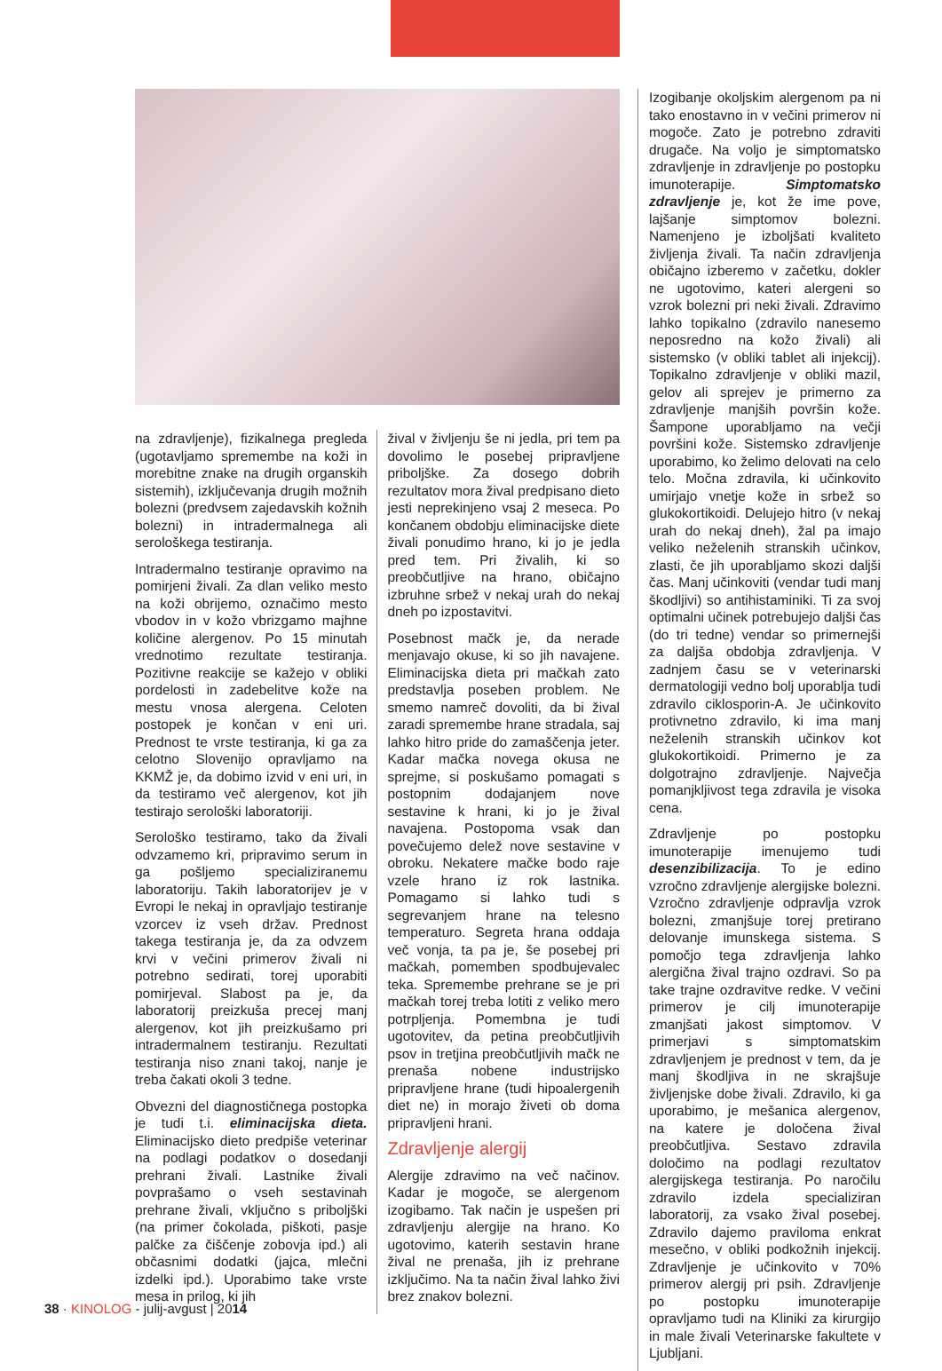na zdravljenje), fizikalnega pregleda (ugotavljamo spremembe na koži in morebitne znake na drugih organskih sistemih), izključevanja drugih možnih bolezni (predvsem zajedavskih kožnih bolezni) in intradermalnega ali serološkega testiranja.
Intradermalno testiranje opravimo na pomirjeni živali. Za dlan veliko mesto na koži obrijemo, označimo mesto vbodov in v kožo vbrizgamo majhne količine alergenov. Po 15 minutah vrednotimo rezultate testiranja. Pozitivne reakcije se kažejo v obliki pordelosti in zadebelitve kože na mestu vnosa alergena. Celoten postopek je končan v eni uri. Prednost te vrste testiranja, ki ga za celotno Slovenijo opravljamo na KKMŽ je, da dobimo izvid v eni uri, in da testiramo več alergenov, kot jih testirajo serološki laboratoriji.
Serološko testiramo, tako da živali odvzamemo kri, pripravimo serum in ga pošljemo specializiranemu laboratoriju. Takih laboratorijev je v Evropi le nekaj in opravljajo testiranje vzorcev iz vseh držav. Prednost takega testiranja je, da za odvzem krvi v večini primerov živali ni potrebno sedirati, torej uporabiti pomirjeval. Slabost pa je, da laboratorij preizkuša precej manj alergenov, kot jih preizkušamo pri intradermalnem testiranju. Rezultati testiranja niso znani takoj, nanje je treba čakati okoli 3 tedne.
Obvezni del diagnostičnega postopka je tudi t.i. eliminacijska dieta. Eliminacijsko dieto predpiše veterinar na podlagi podatkov o dosedanji prehrani živali. Lastnike živali povprašamo o vseh sestavinah prehrane živali, vključno s priboljški (na primer čokolada, piškoti, pasje palčke za čiščenje zobovja ipd.) ali občasnimi dodatki (jajca, mlečni izdelki ipd.). Uporabimo take vrste mesa in prilog, ki jih
žival v življenju še ni jedla, pri tem pa dovolimo le posebej pripravljene priboljške. Za dosego dobrih rezultatov mora žival predpisano dieto jesti neprekinjeno vsaj 2 meseca. Po končanem obdobju eliminacijske diete živali ponudimo hrano, ki jo je jedla pred tem. Pri živalih, ki so preobčutljive na hrano, običajno izbruhne srbež v nekaj urah do nekaj dneh po izpostavitvi.
Posebnost mačk je, da nerade menjavajo okuse, ki so jih navajene. Eliminacijska dieta pri mačkah zato predstavlja poseben problem. Ne smemo namreč dovoliti, da bi žival zaradi spremembe hrane stradala, saj lahko hitro pride do zamaščenja jeter. Kadar mačka novega okusa ne sprejme, si poskušamo pomagati s postopnim dodajanjem nove sestavine k hrani, ki jo je žival navajena. Postopoma vsak dan povečujemo delež nove sestavine v obroku. Nekatere mačke bodo raje vzele hrano iz rok lastnika. Pomagamo si lahko tudi s segrevanjem hrane na telesno temperaturo. Segreta hrana oddaja več vonja, ta pa je, še posebej pri mačkah, pomemben spodbujevalec teka. Spremembe prehrane se je pri mačkah torej treba lotiti z veliko mero potrpljenja. Pomembna je tudi ugotovitev, da petina preobčutljivih psov in tretjina preobčutljivih mačk ne prenaša nobene industrijsko pripravljene hrane (tudi hipoalergenih diet ne) in morajo živeti ob doma pripravljeni hrani.
Zdravljenje alergij
Alergije zdravimo na več načinov. Kadar je mogoče, se alergenom izogibamo. Tak način je uspešen pri zdravljenju alergije na hrano. Ko ugotovimo, katerih sestavin hrane žival ne prenaša, jih iz prehrane izključimo. Na ta način žival lahko živi brez znakov bolezni.
Izogibanje okoljskim alergenom pa ni tako enostavno in v večini primerov ni mogoče. Zato je potrebno zdraviti drugače. Na voljo je simptomatsko zdravljenje in zdravljenje po postopku imunoterapije. Simptomatsko zdravljenje je, kot že ime pove, lajšanje simptomov bolezni. Namenjeno je izboljšati kvaliteto življenja živali. Ta način zdravljenja običajno izberemo v začetku, dokler ne ugotovimo, kateri alergeni so vzrok bolezni pri neki živali. Zdravimo lahko topikalno (zdravilo nanesemo neposredno na kožo živali) ali sistemsko (v obliki tablet ali injekcij). Topikalno zdravljenje v obliki mazil, gelov ali sprejev je primerno za zdravljenje manjših površin kože. Šampone uporabljamo na večji površini kože. Sistemsko zdravljenje uporabimo, ko želimo delovati na celo telo. Močna zdravila, ki učinkovito umirjajo vnetje kože in srbež so glukokortikoidi. Delujejo hitro (v nekaj urah do nekaj dneh), žal pa imajo veliko neželenih stranskih učinkov, zlasti, če jih uporabljamo skozi daljši čas. Manj učinkoviti (vendar tudi manj škodljivi) so antihistaminiki. Ti za svoj optimalni učinek potrebujejo daljši čas (do tri tedne) vendar so primernejši za daljša obdobja zdravljenja. V zadnjem času se v veterinarski dermatologiji vedno bolj uporablja tudi zdravilo ciklosporin-A. Je učinkovito protivnetno zdravilo, ki ima manj neželenih stranskih učinkov kot glukokortikoidi. Primerno je za dolgotrajno zdravljenje. Največja pomanjkljivost tega zdravila je visoka cena.
Zdravljenje po postopku imunoterapije imenujemo tudi desenzibilizacija. To je edino vzročno zdravljenje alergijske bolezni. Vzročno zdravljenje odpravlja vzrok bolezni, zmanjšuje torej pretirano delovanje imunskega sistema. S pomočjo tega zdravljenja lahko alergična žival trajno ozdravi. So pa take trajne ozdravitve redke. V večini primerov je cilj imunoterapije zmanjšati jakost simptomov. V primerjavi s simptomatskim zdravljenjem je prednost v tem, da je manj škodljiva in ne skrajšuje življenjske dobe živali. Zdravilo, ki ga uporabimo, je mešanica alergenov, na katere je določena žival preobčutljiva. Sestavo zdravila določimo na podlagi rezultatov alergijskega testiranja. Po naročilu zdravilo izdela specializiran laboratorij, za vsako žival posebej. Zdravilo dajemo praviloma enkrat mesečno, v obliki podkožnih injekcij. Zdravljenje je učinkovito v 70% primerov alergij pri psih. Zdravljenje po postopku imunoterapije opravljamo tudi na Kliniki za kirurgijo in male živali Veterinarske fakultete v Ljubljani.
38 · KINOLOG - julij-avgust | 2014